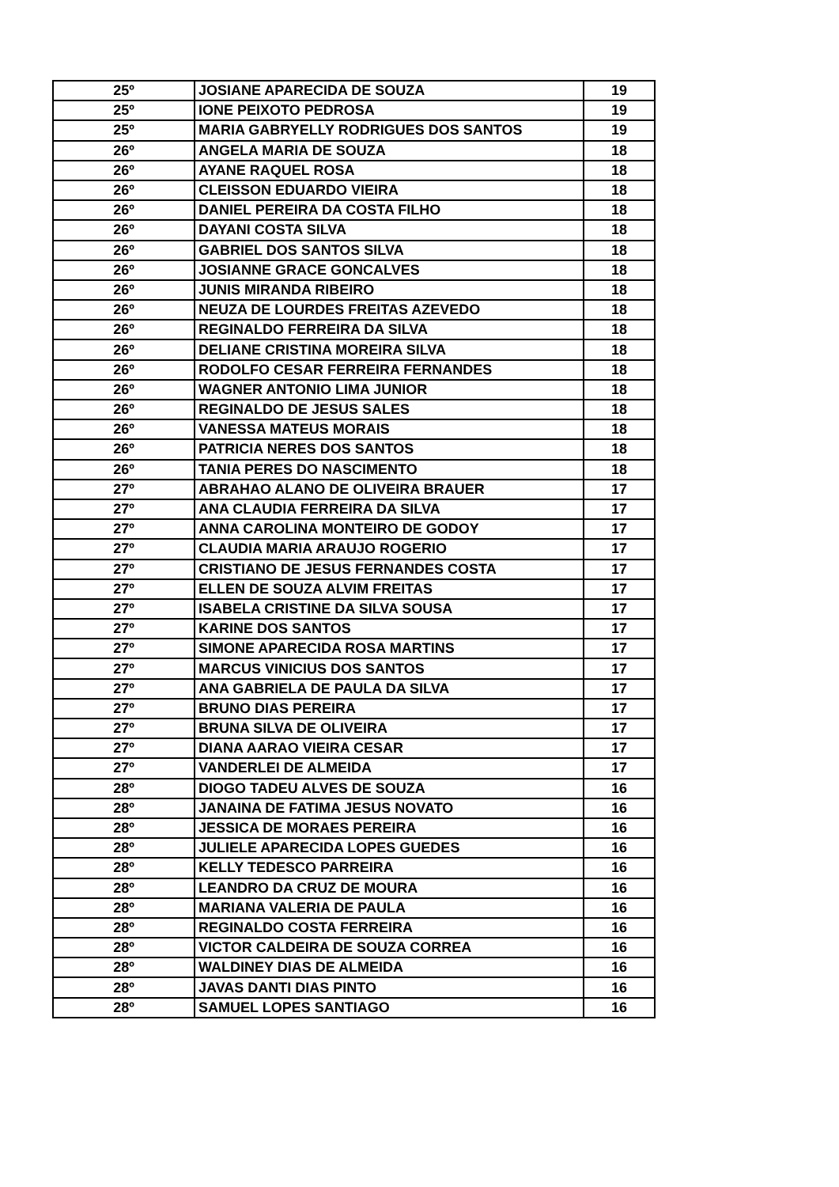| 25º | JOSIANE APARECIDA DE SOUZA | 19 |
| 25º | IONE PEIXOTO PEDROSA | 19 |
| 25º | MARIA GABRYELLY RODRIGUES DOS SANTOS | 19 |
| 26º | ANGELA MARIA DE SOUZA | 18 |
| 26º | AYANE RAQUEL ROSA | 18 |
| 26º | CLEISSON EDUARDO VIEIRA | 18 |
| 26º | DANIEL PEREIRA DA COSTA FILHO | 18 |
| 26º | DAYANI COSTA SILVA | 18 |
| 26º | GABRIEL DOS SANTOS SILVA | 18 |
| 26º | JOSIANNE GRACE GONCALVES | 18 |
| 26º | JUNIS MIRANDA RIBEIRO | 18 |
| 26º | NEUZA DE LOURDES FREITAS AZEVEDO | 18 |
| 26º | REGINALDO FERREIRA DA SILVA | 18 |
| 26º | DELIANE CRISTINA MOREIRA SILVA | 18 |
| 26º | RODOLFO CESAR FERREIRA FERNANDES | 18 |
| 26º | WAGNER ANTONIO LIMA JUNIOR | 18 |
| 26º | REGINALDO DE JESUS SALES | 18 |
| 26º | VANESSA MATEUS MORAIS | 18 |
| 26º | PATRICIA NERES DOS SANTOS | 18 |
| 26º | TANIA PERES DO NASCIMENTO | 18 |
| 27º | ABRAHAO ALANO DE OLIVEIRA BRAUER | 17 |
| 27º | ANA CLAUDIA FERREIRA DA SILVA | 17 |
| 27º | ANNA CAROLINA MONTEIRO DE GODOY | 17 |
| 27º | CLAUDIA MARIA ARAUJO ROGERIO | 17 |
| 27º | CRISTIANO DE JESUS FERNANDES COSTA | 17 |
| 27º | ELLEN DE SOUZA ALVIM FREITAS | 17 |
| 27º | ISABELA CRISTINE DA SILVA SOUSA | 17 |
| 27º | KARINE DOS SANTOS | 17 |
| 27º | SIMONE APARECIDA ROSA MARTINS | 17 |
| 27º | MARCUS VINICIUS DOS SANTOS | 17 |
| 27º | ANA GABRIELA DE PAULA DA SILVA | 17 |
| 27º | BRUNO DIAS PEREIRA | 17 |
| 27º | BRUNA SILVA DE OLIVEIRA | 17 |
| 27º | DIANA AARAO VIEIRA CESAR | 17 |
| 27º | VANDERLEI DE ALMEIDA | 17 |
| 28º | DIOGO TADEU ALVES DE SOUZA | 16 |
| 28º | JANAINA DE FATIMA JESUS NOVATO | 16 |
| 28º | JESSICA DE MORAES PEREIRA | 16 |
| 28º | JULIELE APARECIDA LOPES GUEDES | 16 |
| 28º | KELLY TEDESCO PARREIRA | 16 |
| 28º | LEANDRO DA CRUZ DE MOURA | 16 |
| 28º | MARIANA VALERIA DE PAULA | 16 |
| 28º | REGINALDO COSTA FERREIRA | 16 |
| 28º | VICTOR CALDEIRA DE SOUZA CORREA | 16 |
| 28º | WALDINEY DIAS DE ALMEIDA | 16 |
| 28º | JAVAS DANTI DIAS PINTO | 16 |
| 28º | SAMUEL LOPES SANTIAGO | 16 |